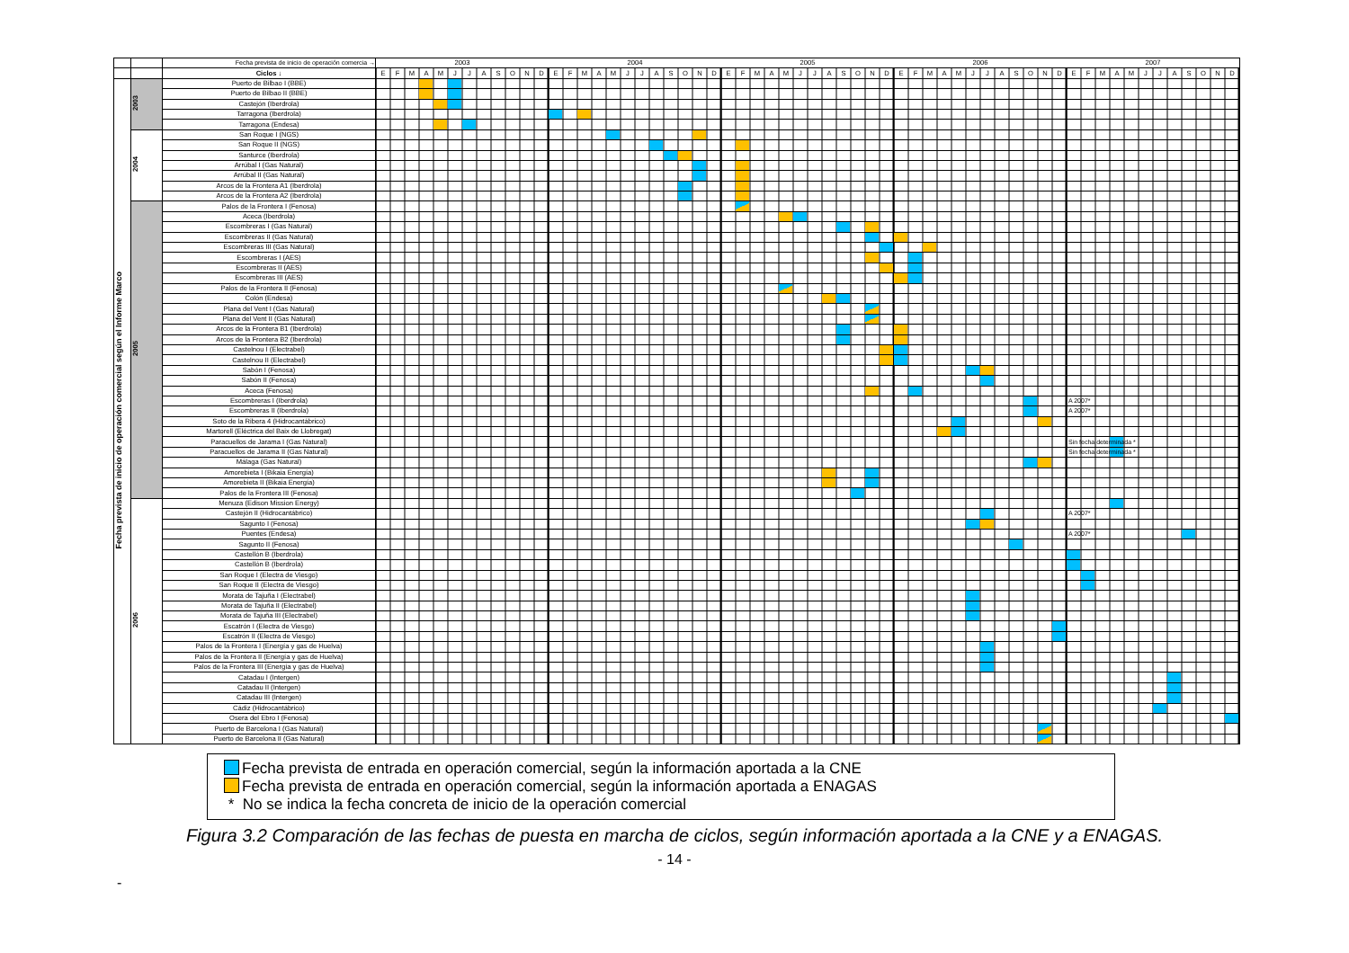| | | Fecha prevista de inicio de operación comercia → | 2003 2004 2005 2006 2007 |
| | | Ciclos ↓ | E F M A M J J A S O N D E F M A M J J A S O N D E F M A M J J A S O N D E F M A M J J A S O N D E F M A M J J A S O N D |
| Fecha prevista de inicio de operación comercial según el Informe Marco | 2003 | Puerto de Bilbao I (BBE) | |
| | | Puerto de Bilbao II (BBE) | |
| | | Castejón (Iberdrola) | |
| | | Tarragona (Iberdrola) | |
| | | Tarragona (Endesa) | |
| | 2004 | San Roque I (NGS) | |
| | | San Roque II (NGS) | |
| | | Santurce (Iberdrola) | |
| | | Arrúbal I (Gas Natural) | |
| | | Arrúbal II (Gas Natural) | |
| | | Arcos de la Frontera A1 (Iberdrola) | |
| | | Arcos de la Frontera A2 (Iberdrola) | |
| | 2005 | Palos de la Frontera I (Fenosa) | |
| | | Aceca (Iberdrola) | |
| | | Escombreras I (Gas Natural) | |
| | | Escombreras II (Gas Natural) | |
| | | Escombreras III (Gas Natural) | |
| | | Escombreras I (AES) | |
| | | Escombreras II (AES) | |
| | | Escombreras III (AES) | |
| | | Palos de la Frontera II (Fenosa) | |
| | | Colón (Endesa) | |
| | | Plana del Vent I (Gas Natural) | |
| | | Plana del Vent II (Gas Natural) | |
| | | Arcos de la Frontera B1 (Iberdrola) | |
| | | Arcos de la Frontera B2 (Iberdrola) | |
| | | Castelnou I (Electrabel) | |
| | | Castelnou II (Electrabel) | |
| | | Sabón I (Fenosa) | |
| | | Sabón II (Fenosa) | |
| | | Aceca (Fenosa) | |
| | | Escombreras I (Iberdrola) | A 2007* |
| | | Escombreras II (Iberdrola) | A 2007* |
| | | Soto de la Ribera 4 (Hidrocantábrico) | |
| | | Martorell (Eléctrica del Baix de Llobregat) | |
| | | Paracuellos de Jarama I (Gas Natural) | Sin fecha determinada * |
| | | Paracuellos de Jarama II (Gas Natural) | Sin fecha determinada * |
| | | Málaga (Gas Natural) | |
| | | Amorebieta I (Bikaia Energía) | |
| | | Amorebieta II (Bikaia Energía) | |
| | | Palos de la Frontera III (Fenosa) | |
| | 2006 | Menuza (Edison Mission Energy) | |
| | | Castejón II (Hidrocantábrico) | A 2007* |
| | | Sagunto I (Fenosa) | |
| | | Puentes (Endesa) | A 2007* |
| | | Sagunto II (Fenosa) | |
| | | Castellón B (Iberdrola) | |
| | | Castellón B (Iberdrola) | |
| | | San Roque I (Electra de Viesgo) | |
| | | San Roque II (Electra de Viesgo) | |
| | | Morata de Tajuña I (Electrabel) | |
| | | Morata de Tajuña II (Electrabel) | |
| | | Morata de Tajuña III (Electrabel) | |
| | | Escatrón I (Electra de Viesgo) | |
| | | Escatrón II (Electra de Viesgo) | |
| | | Palos de la Frontera I (Energía y gas de Huelva) | |
| | | Palos de la Frontera II (Energía y gas de Huelva) | |
| | | Palos de la Frontera III (Energía y gas de Huelva) | |
| | | Catadau I (Intergen) | |
| | | Catadau II (Intergen) | |
| | | Catadau III (Intergen) | |
| | | Cádiz (Hidrocantábrico) | |
| | | Osera del Ebro I (Fenosa) | |
| | | Puerto de Barcelona I (Gas Natural) | |
| | | Puerto de Barcelona II (Gas Natural) | |
Fecha prevista de entrada en operación comercial, según la información aportada a la CNE
Fecha prevista de entrada en operación comercial, según la información aportada a ENAGAS
* No se indica la fecha concreta de inicio de la operación comercial
Figura 3.2 Comparación de las fechas de puesta en marcha de ciclos, según información aportada a la CNE y a ENAGAS.
- 14 -
-